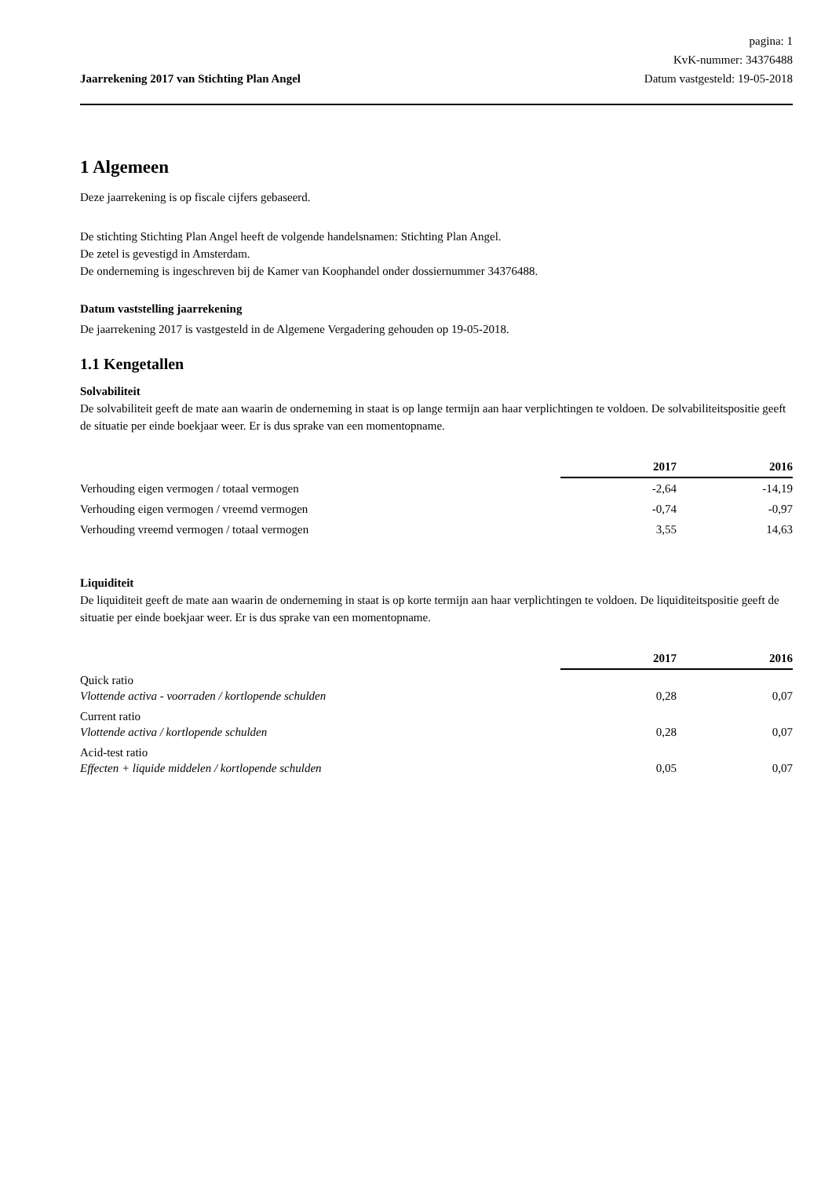Jaarrekening 2017 van Stichting Plan Angel
pagina: 1
KvK-nummer: 34376488
Datum vastgesteld: 19-05-2018
1 Algemeen
Deze jaarrekening is op fiscale cijfers gebaseerd.
De stichting Stichting Plan Angel heeft de volgende handelsnamen: Stichting Plan Angel.
De zetel is gevestigd in Amsterdam.
De onderneming is ingeschreven bij de Kamer van Koophandel onder dossiernummer 34376488.
Datum vaststelling jaarrekening
De jaarrekening 2017 is vastgesteld in de Algemene Vergadering gehouden op 19-05-2018.
1.1 Kengetallen
Solvabiliteit
De solvabiliteit geeft de mate aan waarin de onderneming in staat is op lange termijn aan haar verplichtingen te voldoen. De solvabiliteitspositie geeft de situatie per einde boekjaar weer. Er is dus sprake van een momentopname.
| | 2017 | 2016 |
| --- | --- | --- |
| Verhouding eigen vermogen / totaal vermogen | -2,64 | -14,19 |
| Verhouding eigen vermogen / vreemd vermogen | -0,74 | -0,97 |
| Verhouding vreemd vermogen / totaal vermogen | 3,55 | 14,63 |
Liquiditeit
De liquiditeit geeft de mate aan waarin de onderneming in staat is op korte termijn aan haar verplichtingen te voldoen. De liquiditeitspositie geeft de situatie per einde boekjaar weer. Er is dus sprake van een momentopname.
| | 2017 | 2016 |
| --- | --- | --- |
| Quick ratio Vlottende activa - voorraden / kortlopende schulden | 0,28 | 0,07 |
| Current ratio Vlottende activa / kortlopende schulden | 0,28 | 0,07 |
| Acid-test ratio Effecten + liquide middelen / kortlopende schulden | 0,05 | 0,07 |